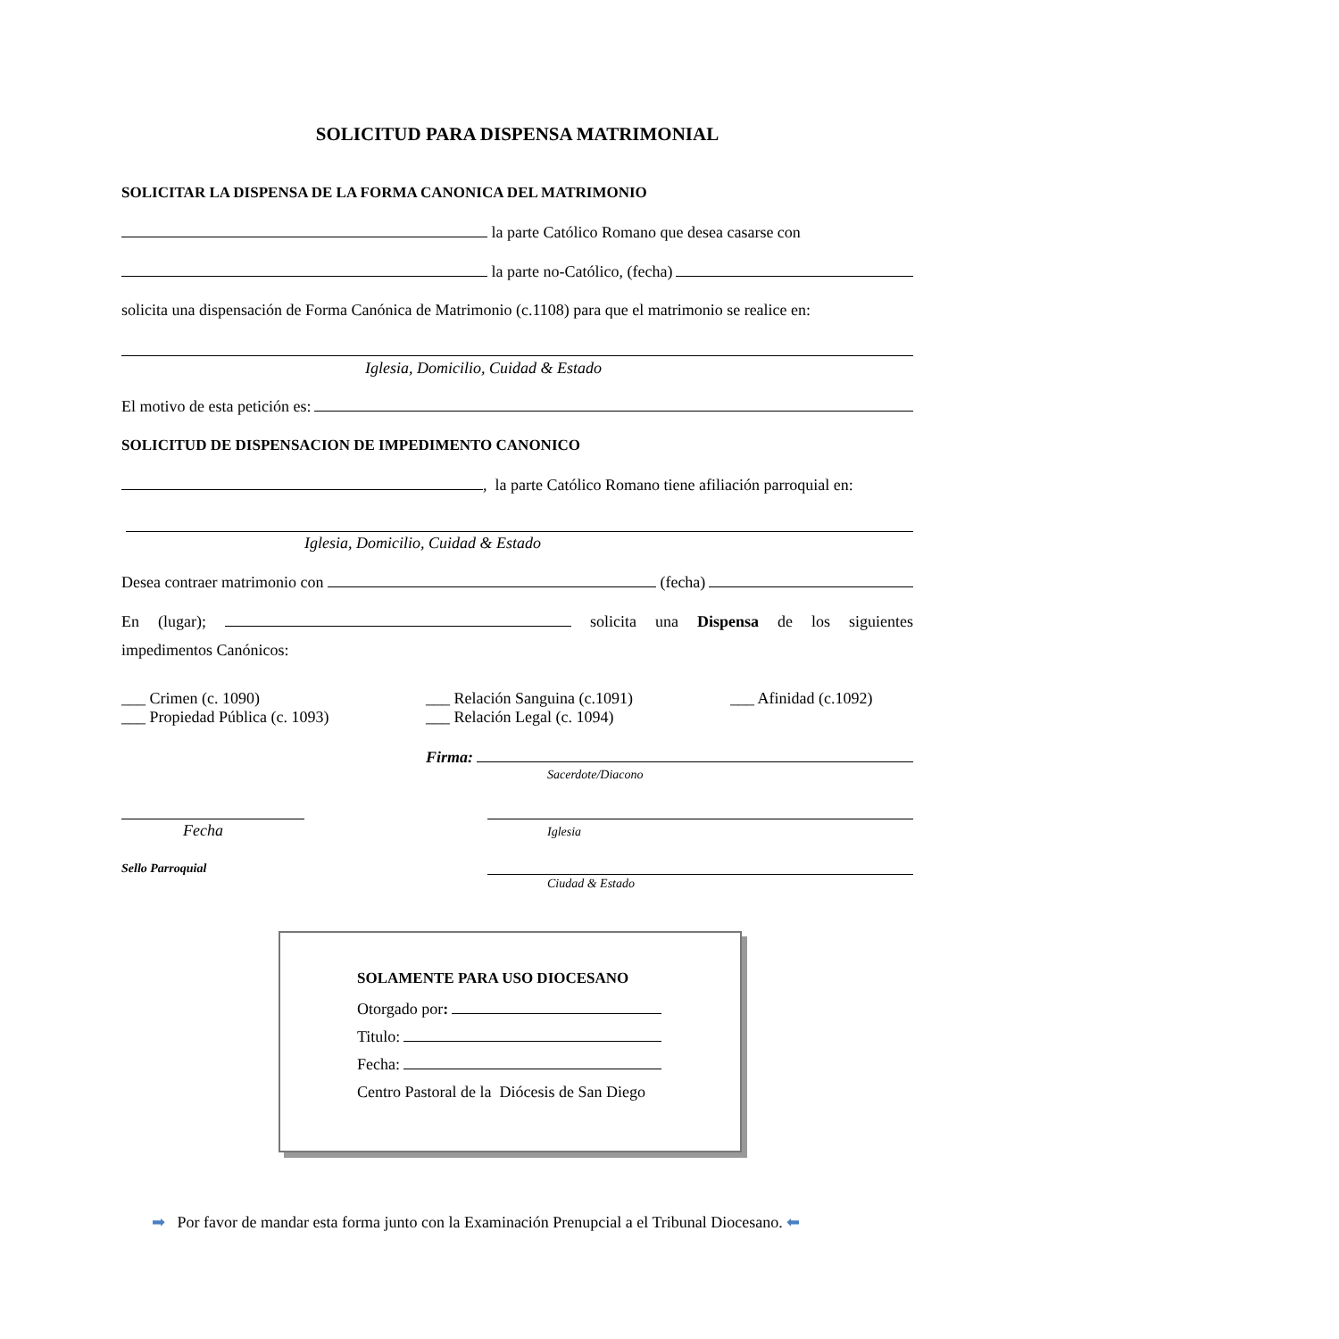SOLICITUD PARA DISPENSA MATRIMONIAL
SOLICITAR LA DISPENSA DE LA FORMA CANONICA DEL MATRIMONIO
la parte Católico Romano que desea casarse con
la parte no-Católico, (fecha)
solicita una dispensación de Forma Canónica de Matrimonio (c.1108) para que el matrimonio se realice en:
Iglesia, Domicilio, Cuidad & Estado
El motivo de esta petición es:
SOLICITUD DE DISPENSACION DE IMPEDIMENTO CANONICO
, la parte Católico Romano tiene afiliación parroquial en:
Iglesia, Domicilio, Cuidad & Estado
Desea contraer matrimonio con (fecha)
En (lugar); solicita una Dispensa de los siguientes
impedimentos Canónicos:
___ Crimen (c. 1090)
___ Relación Sanguina (c.1091)
___ Afinidad (c.1092)
___ Propiedad Pública (c. 1093)
___ Relación Legal (c. 1094)
Firma:
Sacerdote/Diacono
Fecha Iglesia
Sello Parroquial
Ciudad & Estado
SOLAMENTE PARA USO DIOCESANO
Otorgado por:
Titulo:
Fecha:
Centro Pastoral de la Diócesis de San Diego
➡ Por favor de mandar esta forma junto con la Examinación Prenupcial a el Tribunal Diocesano. ⬅